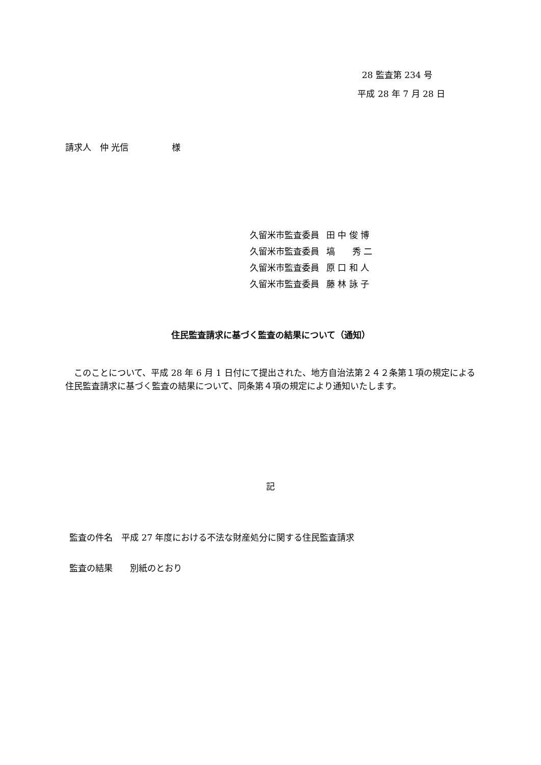28 監査第 234 号
平成 28 年 7 月 28 日
請求人　仲 光信　　　　　様
久留米市監査委員 田 中 俊 博
久留米市監査委員 塙　　秀 二
久留米市監査委員 原 口 和 人
久留米市監査委員 藤 林 詠 子
住民監査請求に基づく監査の結果について（通知）
　このことについて、平成 28 年 6 月 1 日付にて提出された、地方自治法第２４２条第１項の規定による住民監査請求に基づく監査の結果について、同条第４項の規定により通知いたします。
記
監査の件名　平成 27 年度における不法な財産処分に関する住民監査請求
監査の結果　　別紙のとおり